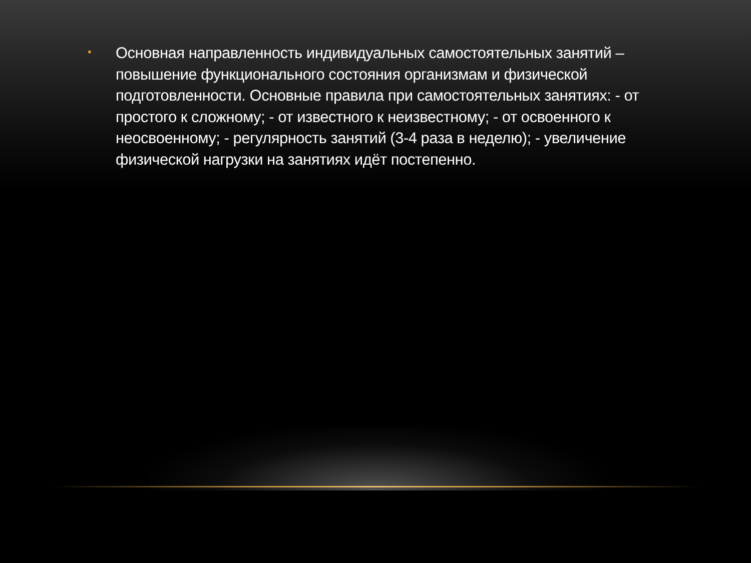•
Основная направленность индивидуальных самостоятельных занятий – повышение функционального состояния организмам и физической подготовленности. Основные правила при самостоятельных занятиях: - от простого к сложному; - от известного к неизвестному; - от освоенного к неосвоенному; - регулярность занятий (3-4 раза в неделю); - увеличение физической нагрузки на занятиях идёт постепенно.